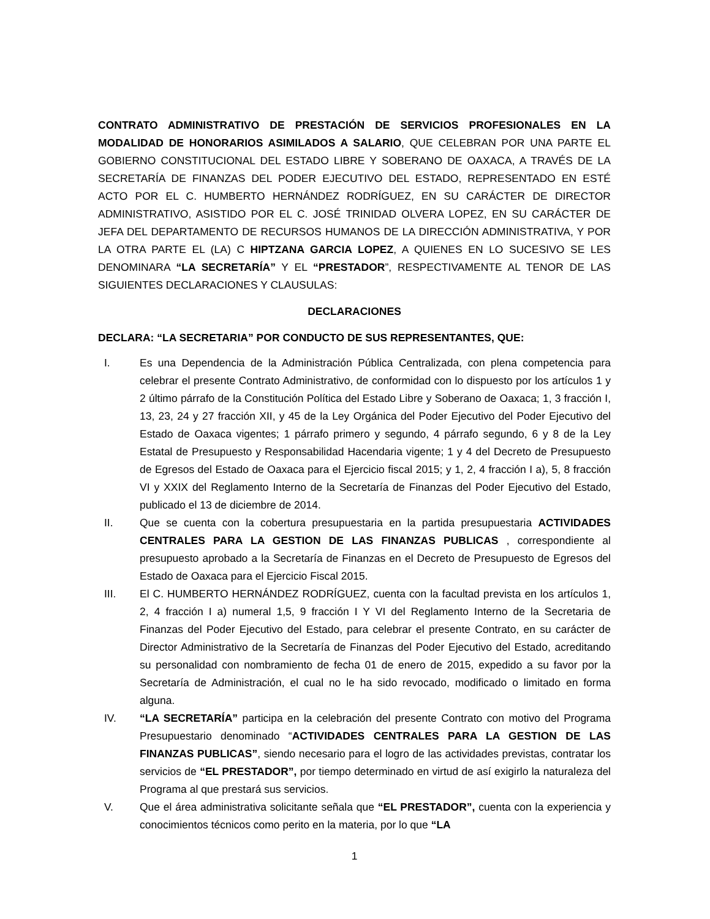CONTRATO ADMINISTRATIVO DE PRESTACIÓN DE SERVICIOS PROFESIONALES EN LA MODALIDAD DE HONORARIOS ASIMILADOS A SALARIO, QUE CELEBRAN POR UNA PARTE EL GOBIERNO CONSTITUCIONAL DEL ESTADO LIBRE Y SOBERANO DE OAXACA, A TRAVÉS DE LA SECRETARÍA DE FINANZAS DEL PODER EJECUTIVO DEL ESTADO, REPRESENTADO EN ESTÉ ACTO POR EL C. HUMBERTO HERNÁNDEZ RODRÍGUEZ, EN SU CARÁCTER DE DIRECTOR ADMINISTRATIVO, ASISTIDO POR EL C. JOSÉ TRINIDAD OLVERA LOPEZ, EN SU CARÁCTER DE JEFA DEL DEPARTAMENTO DE RECURSOS HUMANOS DE LA DIRECCIÓN ADMINISTRATIVA, Y POR LA OTRA PARTE EL (LA) C HIPTZANA GARCIA LOPEZ, A QUIENES EN LO SUCESIVO SE LES DENOMINARA “LA SECRETARÍA” Y EL “PRESTADOR”, RESPECTIVAMENTE AL TENOR DE LAS SIGUIENTES DECLARACIONES Y CLAUSULAS:
DECLARACIONES
DECLARA: “LA SECRETARIA” POR CONDUCTO DE SUS REPRESENTANTES, QUE:
I. Es una Dependencia de la Administración Pública Centralizada, con plena competencia para celebrar el presente Contrato Administrativo, de conformidad con lo dispuesto por los artículos 1 y 2 último párrafo de la Constitución Política del Estado Libre y Soberano de Oaxaca; 1, 3 fracción I, 13, 23, 24 y 27 fracción XII, y 45 de la Ley Orgánica del Poder Ejecutivo del Poder Ejecutivo del Estado de Oaxaca vigentes; 1 párrafo primero y segundo, 4 párrafo segundo, 6 y 8 de la Ley Estatal de Presupuesto y Responsabilidad Hacendaria vigente; 1 y 4 del Decreto de Presupuesto de Egresos del Estado de Oaxaca para el Ejercicio fiscal 2015; y 1, 2, 4 fracción I a), 5, 8 fracción VI y XXIX del Reglamento Interno de la Secretaría de Finanzas del Poder Ejecutivo del Estado, publicado el 13 de diciembre de 2014.
II. Que se cuenta con la cobertura presupuestaria en la partida presupuestaria ACTIVIDADES CENTRALES PARA LA GESTION DE LAS FINANZAS PUBLICAS , correspondiente al presupuesto aprobado a la Secretaría de Finanzas en el Decreto de Presupuesto de Egresos del Estado de Oaxaca para el Ejercicio Fiscal 2015.
III. El C. HUMBERTO HERNÁNDEZ RODRÍGUEZ, cuenta con la facultad prevista en los artículos 1, 2, 4 fracción I a) numeral 1,5, 9 fracción I Y VI del Reglamento Interno de la Secretaria de Finanzas del Poder Ejecutivo del Estado, para celebrar el presente Contrato, en su carácter de Director Administrativo de la Secretaría de Finanzas del Poder Ejecutivo del Estado, acreditando su personalidad con nombramiento de fecha 01 de enero de 2015, expedido a su favor por la Secretaría de Administración, el cual no le ha sido revocado, modificado o limitado en forma alguna.
IV. “LA SECRETARÍA” participa en la celebración del presente Contrato con motivo del Programa Presupuestario denominado “ACTIVIDADES CENTRALES PARA LA GESTION DE LAS FINANZAS PUBLICAS”, siendo necesario para el logro de las actividades previstas, contratar los servicios de “EL PRESTADOR”, por tiempo determinado en virtud de así exigirlo la naturaleza del Programa al que prestará sus servicios.
V. Que el área administrativa solicitante señala que “EL PRESTADOR”, cuenta con la experiencia y conocimientos técnicos como perito en la materia, por lo que “LA
1